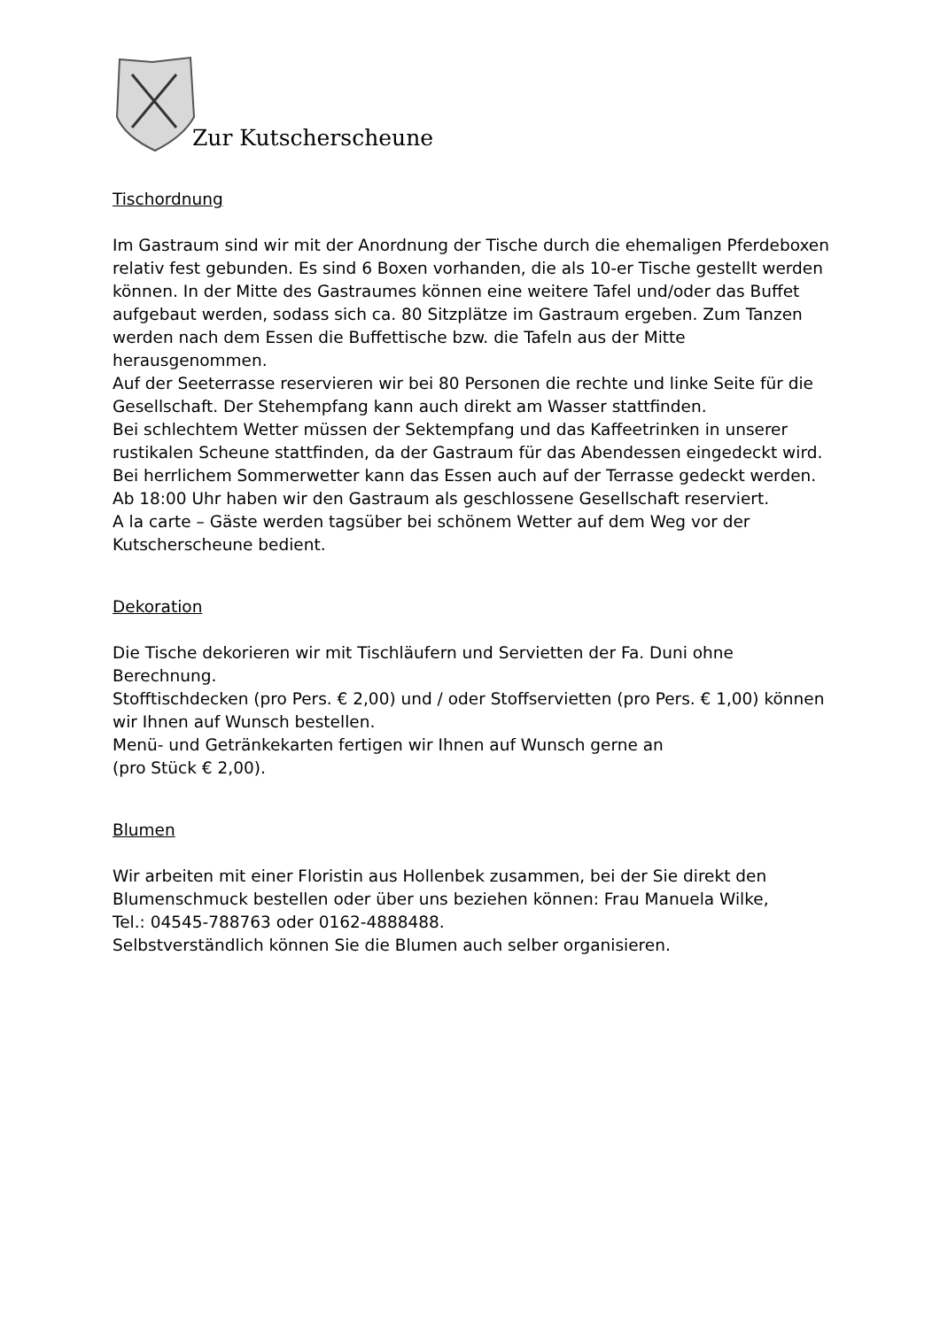Zur Kutscherscheune
Tischordnung
Im Gastraum sind wir mit der Anordnung der Tische durch die ehemaligen Pferdeboxen relativ fest gebunden. Es sind 6 Boxen vorhanden, die als 10-er Tische gestellt werden können. In der Mitte des Gastraumes können eine weitere Tafel und/oder das Buffet aufgebaut werden, sodass sich ca. 80 Sitzplätze im Gastraum ergeben. Zum Tanzen werden nach dem Essen die Buffettische bzw. die Tafeln aus der Mitte herausgenommen.
Auf der Seeterrasse reservieren wir bei 80 Personen die rechte und linke Seite für die Gesellschaft. Der Stehempfang kann auch direkt am Wasser stattfinden.
Bei schlechtem Wetter müssen der Sektempfang und das Kaffeetrinken in unserer rustikalen Scheune stattfinden, da der Gastraum für das Abendessen eingedeckt wird. Bei herrlichem Sommerwetter kann das Essen auch auf der Terrasse gedeckt werden.
Ab 18:00 Uhr haben wir den Gastraum als geschlossene Gesellschaft reserviert.
A la carte – Gäste werden tagsüber bei schönem Wetter auf dem Weg vor der Kutscherscheune bedient.
Dekoration
Die Tische dekorieren wir mit Tischläufern und Servietten der Fa. Duni ohne Berechnung.
Stofftischdecken (pro Pers. € 2,00) und / oder Stoffservietten (pro Pers. € 1,00) können wir Ihnen auf Wunsch bestellen.
Menü- und Getränkekarten fertigen wir Ihnen auf Wunsch gerne an
(pro Stück € 2,00).
Blumen
Wir arbeiten mit einer Floristin aus Hollenbek zusammen, bei der Sie direkt den Blumenschmuck bestellen oder über uns beziehen können: Frau Manuela Wilke,
Tel.: 04545-788763 oder 0162-4888488.
Selbstverständlich können Sie die Blumen auch selber organisieren.